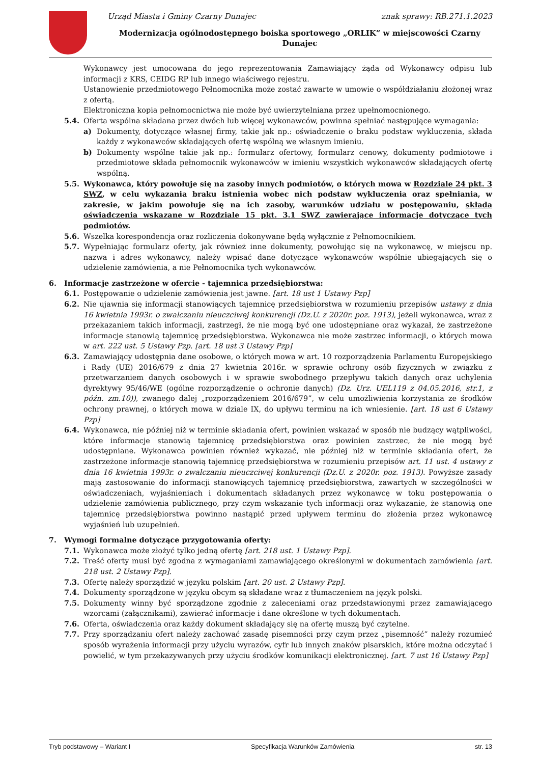Urząd Miasta i Gminy Czarny Dunajec znak sprawy: RB.271.1.2023
Modernizacja ogólnodostępnego boiska sportowego „ORLIK” w miejscowości Czarny Dunajec
Wykonawcy jest umocowana do jego reprezentowania Zamawiający żąda od Wykonawcy odpisu lub informacji z KRS, CEIDG RP lub innego właściwego rejestru.
Ustanowienie przedmiotowego Pełnomocnika może zostać zawarte w umowie o współdziałaniu złożonej wraz z ofertą.
Elektroniczna kopia pełnomocnictwa nie może być uwierzytelniana przez upełnomocnionego.
5.4. Oferta wspólna składana przez dwóch lub więcej wykonawców, powinna spełniać następujące wymagania:
a) Dokumenty, dotyczące własnej firmy, takie jak np.: oświadczenie o braku podstaw wykluczenia, składa każdy z wykonawców składających ofertę wspólną we własnym imieniu.
b) Dokumenty wspólne takie jak np.: formularz ofertowy, formularz cenowy, dokumenty podmiotowe i przedmiotowe składa pełnomocnik wykonawców w imieniu wszystkich wykonawców składających ofertę wspólną.
5.5. Wykonawca, który powołuje się na zasoby innych podmiotów, o których mowa w Rozdziale 24 pkt. 3 SWZ, w celu wykazania braku istnienia wobec nich podstaw wykluczenia oraz spełniania, w zakresie, w jakim powołuje się na ich zasoby, warunków udziału w postępowaniu, składa oświadczenia wskazane w Rozdziale 15 pkt. 3.1 SWZ zawierające informacje dotyczące tych podmiotów.
5.6. Wszelka korespondencja oraz rozliczenia dokonywane będą wyłącznie z Pełnomocnikiem.
5.7. Wypełniając formularz oferty, jak również inne dokumenty, powołując się na wykonawcę, w miejscu np. nazwa i adres wykonawcy, należy wpisać dane dotyczące wykonawców wspólnie ubiegających się o udzielenie zamówienia, a nie Pełnomocnika tych wykonawców.
6. Informacje zastrzeżone w ofercie - tajemnica przedsiębiorstwa:
6.1. Postępowanie o udzielenie zamówienia jest jawne. [art. 18 ust 1 Ustawy Pzp]
6.2. Nie ujawnia się informacji stanowiących tajemnicę przedsiębiorstwa w rozumieniu przepisów ustawy z dnia 16 kwietnia 1993r. o zwalczaniu nieuczciwej konkurencji (Dz.U. z 2020r. poz. 1913), jeżeli wykonawca, wraz z przekazaniem takich informacji, zastrzegł, że nie mogą być one udostępniane oraz wykazał, że zastrzeżone informacje stanowią tajemnicę przedsiębiorstwa. Wykonawca nie może zastrzec informacji, o których mowa w art. 222 ust. 5 Ustawy Pzp. [art. 18 ust 3 Ustawy Pzp]
6.3. Zamawiający udostępnia dane osobowe, o których mowa w art. 10 rozporządzenia Parlamentu Europejskiego i Rady (UE) 2016/679 z dnia 27 kwietnia 2016r. w sprawie ochrony osób fizycznych w związku z przetwarzaniem danych osobowych i w sprawie swobodnego przepływu takich danych oraz uchylenia dyrektywy 95/46/WE (ogólne rozporządzenie o ochronie danych) (Dz. Urz. UEL119 z 04.05.2016, str.1, z późn. zm.10)), zwanego dalej „rozporządzeniem 2016/679”, w celu umożliwienia korzystania ze środków ochrony prawnej, o których mowa w dziale IX, do upływu terminu na ich wniesienie. [art. 18 ust 6 Ustawy Pzp]
6.4. Wykonawca, nie później niż w terminie składania ofert, powinien wskazać w sposób nie budzący wątpliwości, które informacje stanowią tajemnicę przedsiębiorstwa oraz powinien zastrzec, że nie mogą być udostępniane. Wykonawca powinien również wykazać, nie później niż w terminie składania ofert, że zastrzeżone informacje stanowią tajemnicę przedsiębiorstwa w rozumieniu przepisów art. 11 ust. 4 ustawy z dnia 16 kwietnia 1993r. o zwalczaniu nieuczciwej konkurencji (Dz.U. z 2020r. poz. 1913). Powyższe zasady mają zastosowanie do informacji stanowiących tajemnicę przedsiębiorstwa, zawartych w szczególności w oświadczeniach, wyjaśnieniach i dokumentach składanych przez wykonawcę w toku postępowania o udzielenie zamówienia publicznego, przy czym wskazanie tych informacji oraz wykazanie, że stanowią one tajemnicę przedsiębiorstwa powinno nastąpić przed upływem terminu do złożenia przez wykonawcę wyjaśnień lub uzupełnień.
7. Wymogi formalne dotyczące przygotowania oferty:
7.1. Wykonawca może złożyć tylko jedną ofertę [art. 218 ust. 1 Ustawy Pzp].
7.2. Treść oferty musi być zgodna z wymaganiami zamawiającego określonymi w dokumentach zamówienia [art. 218 ust. 2 Ustawy Pzp].
7.3. Ofertę należy sporządzić w języku polskim [art. 20 ust. 2 Ustawy Pzp].
7.4. Dokumenty sporządzone w języku obcym są składane wraz z tłumaczeniem na język polski.
7.5. Dokumenty winny być sporządzone zgodnie z zaleceniami oraz przedstawionymi przez zamawiającego wzorcami (załącznikami), zawierać informacje i dane określone w tych dokumentach.
7.6. Oferta, oświadczenia oraz każdy dokument składający się na ofertę muszą być czytelne.
7.7. Przy sporządzaniu ofert należy zachować zasadę pisemności przy czym przez „pisemność” należy rozumieć sposób wyrażenia informacji przy użyciu wyrazów, cyfr lub innych znaków pisarskich, które można odczytać i powielić, w tym przekazywanych przy użyciu środków komunikacji elektronicznej. [art. 7 ust 16 Ustawy Pzp]
Tryb podstawowy – Wariant I Specyfikacja Warunków Zamówienia str. 13